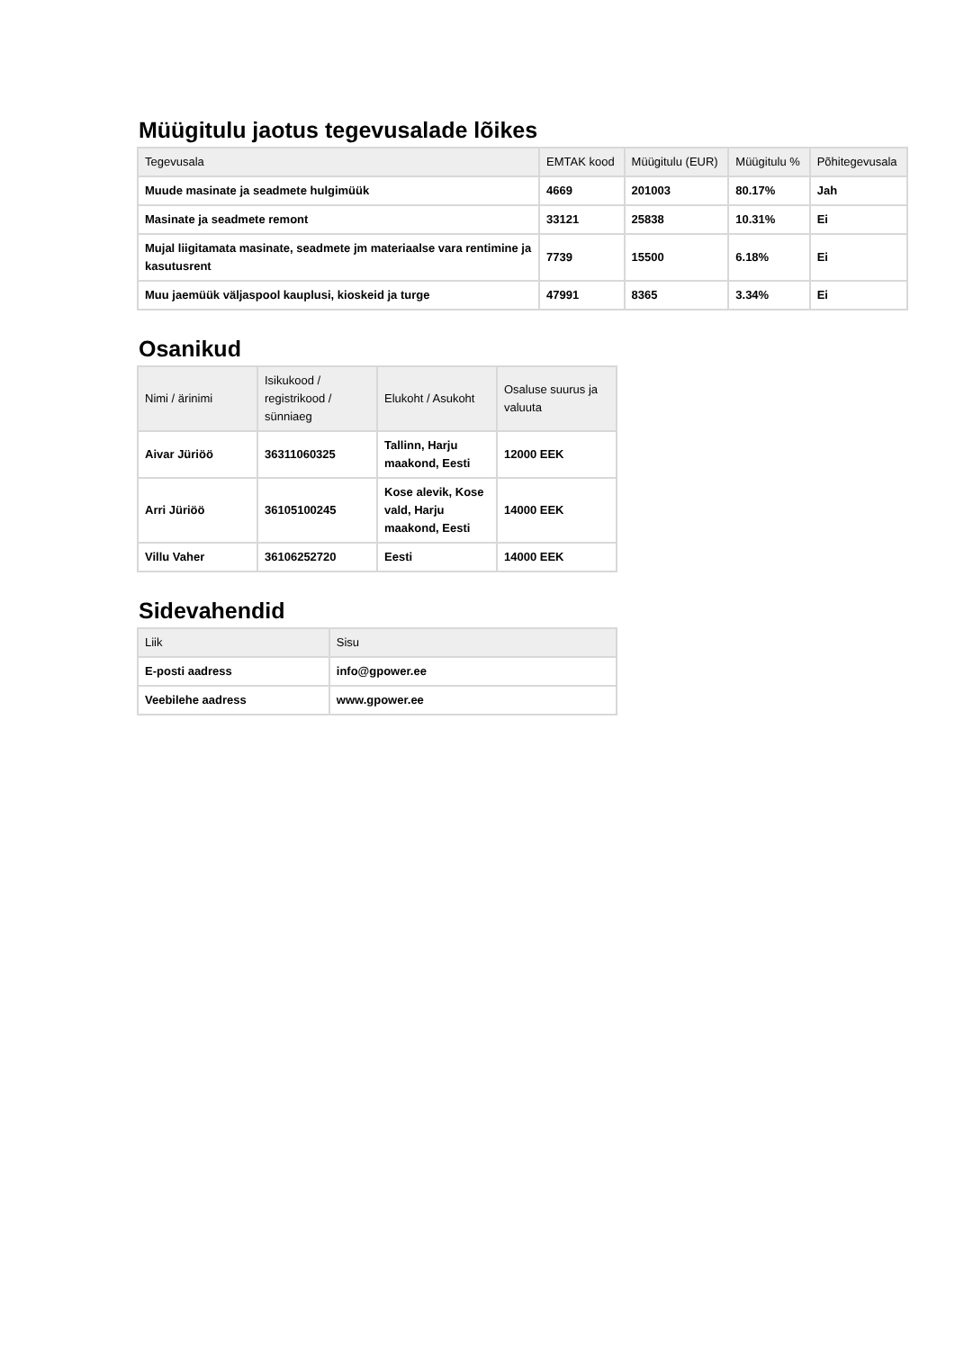Müügitulu jaotus tegevusalade lõikes
| Tegevusala | EMTAK kood | Müügitulu (EUR) | Müügitulu % | Põhitegevusala |
| --- | --- | --- | --- | --- |
| Muude masinate ja seadmete hulgimüük | 4669 | 201003 | 80.17% | Jah |
| Masinate ja seadmete remont | 33121 | 25838 | 10.31% | Ei |
| Mujal liigitamata masinate, seadmete jm materiaalse vara rentimine ja kasutusrent | 7739 | 15500 | 6.18% | Ei |
| Muu jaemüük väljaspool kauplusi, kioskeid ja turge | 47991 | 8365 | 3.34% | Ei |
Osanikud
| Nimi / ärinimi | Isikukood / registrikood / sünniaeg | Elukoht / Asukoht | Osaluse suurus ja valuuta |
| --- | --- | --- | --- |
| Aivar Jüriöö | 36311060325 | Tallinn, Harju maakond, Eesti | 12000 EEK |
| Arri Jüriöö | 36105100245 | Kose alevik, Kose vald, Harju maakond, Eesti | 14000 EEK |
| Villu Vaher | 36106252720 | Eesti | 14000 EEK |
Sidevahendid
| Liik | Sisu |
| --- | --- |
| E-posti aadress | info@gpower.ee |
| Veebilehe aadress | www.gpower.ee |